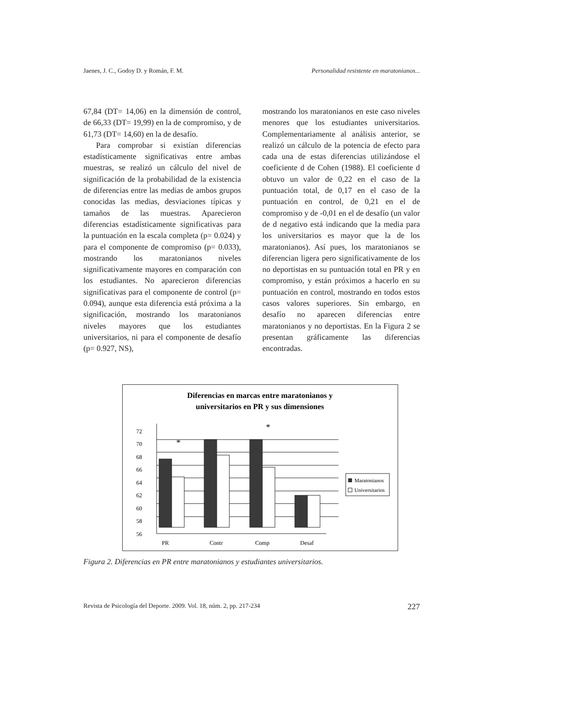Jaenes, J. C., Godoy D. y Román, F. M. Personalidad resistente en maratonianos...
67,84 (DT= 14,06) en la dimensión de control, de 66,33 (DT= 19,99) en la de compromiso, y de 61,73 (DT= 14,60) en la de desafío.
Para comprobar si existían diferencias estadísticamente significativas entre ambas muestras, se realizó un cálculo del nivel de significación de la probabilidad de la existencia de diferencias entre las medias de ambos grupos conocidas las medias, desviaciones típicas y tamaños de las muestras. Aparecieron diferencias estadísticamente significativas para la puntuación en la escala completa (p= 0.024) y para el componente de compromiso (p= 0.033), mostrando los maratonianos niveles significativamente mayores en comparación con los estudiantes. No aparecieron diferencias significativas para el componente de control (p= 0.094), aunque esta diferencia está próxima a la significación, mostrando los maratonianos niveles mayores que los estudiantes universitarios, ni para el componente de desafío (p= 0.927, NS),
mostrando los maratonianos en este caso niveles menores que los estudiantes universitarios. Complementariamente al análisis anterior, se realizó un cálculo de la potencia de efecto para cada una de estas diferencias utilizándose el coeficiente d de Cohen (1988). El coeficiente d obtuvo un valor de 0,22 en el caso de la puntuación total, de 0,17 en el caso de la puntuación en control, de 0,21 en el de compromiso y de -0,01 en el de desafío (un valor de d negativo está indicando que la media para los universitarios es mayor que la de los maratonianos). Así pues, los maratonianos se diferencian ligera pero significativamente de los no deportistas en su puntuación total en PR y en compromiso, y están próximos a hacerlo en su puntuación en control, mostrando en todos estos casos valores superiores. Sin embargo, en desafío no aparecen diferencias entre maratonianos y no deportistas. En la Figura 2 se presentan gráficamente las diferencias encontradas.
Diferencias en marcas entre maratonianos y
universitarios en PR y sus dimensiones
56
58
60
62
64
66
68
70
72
*
*
PR
Contr
Comp
Desaf
Maratonianos
Universitarios
Figura 2. Diferencias en PR entre maratonianos y estudiantes universitarios.
Revista de Psicología del Deporte. 2009. Vol. 18, núm. 2, pp. 217-234 227